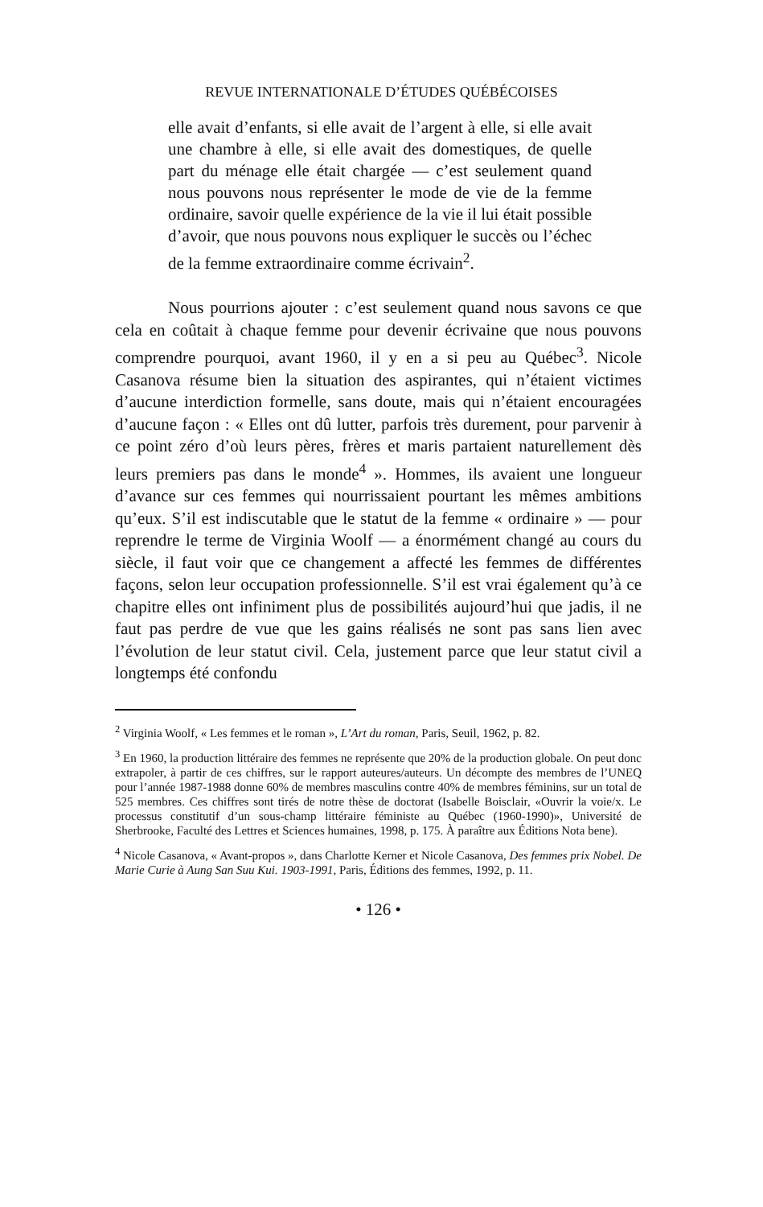REVUE INTERNATIONALE D’ÉTUDES QUÉBÉCOISES
elle avait d’enfants, si elle avait de l’argent à elle, si elle avait une chambre à elle, si elle avait des domestiques, de quelle part du ménage elle était chargée — c’est seulement quand nous pouvons nous représenter le mode de vie de la femme ordinaire, savoir quelle expérience de la vie il lui était possible d’avoir, que nous pouvons nous expliquer le succès ou l’échec de la femme extraordinaire comme écrivain<sup>2</sup>.
Nous pourrions ajouter : c’est seulement quand nous savons ce que cela en coûtait à chaque femme pour devenir écrivaine que nous pouvons comprendre pourquoi, avant 1960, il y en a si peu au Québec<sup>3</sup>. Nicole Casanova résume bien la situation des aspirantes, qui n’étaient victimes d’aucune interdiction formelle, sans doute, mais qui n’étaient encouragées d’aucune façon : « Elles ont dû lutter, parfois très durement, pour parvenir à ce point zéro d’où leurs pères, frères et maris partaient naturellement dès leurs premiers pas dans le monde<sup>4</sup> ». Hommes, ils avaient une longueur d’avance sur ces femmes qui nourrissaient pourtant les mêmes ambitions qu’eux. S’il est indiscutable que le statut de la femme « ordinaire » — pour reprendre le terme de Virginia Woolf — a énormément changé au cours du siècle, il faut voir que ce changement a affecté les femmes de différentes façons, selon leur occupation professionnelle. S’il est vrai également qu’à ce chapitre elles ont infiniment plus de possibilités aujourd’hui que jadis, il ne faut pas perdre de vue que les gains réalisés ne sont pas sans lien avec l’évolution de leur statut civil. Cela, justement parce que leur statut civil a longtemps été confondu
<sup>2</sup> Virginia Woolf, « Les femmes et le roman », L’Art du roman, Paris, Seuil, 1962, p. 82.
<sup>3</sup> En 1960, la production littéraire des femmes ne représente que 20% de la production globale. On peut donc extrapoler, à partir de ces chiffres, sur le rapport auteures/auteurs. Un décompte des membres de l’UNEQ pour l’année 1987-1988 donne 60% de membres masculins contre 40% de membres féminins, sur un total de 525 membres. Ces chiffres sont tirés de notre thèse de doctorat (Isabelle Boisclair, «Ouvrir la voie/x. Le processus constitutif d’un sous-champ littéraire féministe au Québec (1960-1990)», Université de Sherbrooke, Faculté des Lettres et Sciences humaines, 1998, p. 175. À paraître aux Éditions Nota bene).
<sup>4</sup> Nicole Casanova, « Avant-propos », dans Charlotte Kerner et Nicole Casanova, Des femmes prix Nobel. De Marie Curie à Aung San Suu Kui. 1903-1991, Paris, Éditions des femmes, 1992, p. 11.
• 126 •